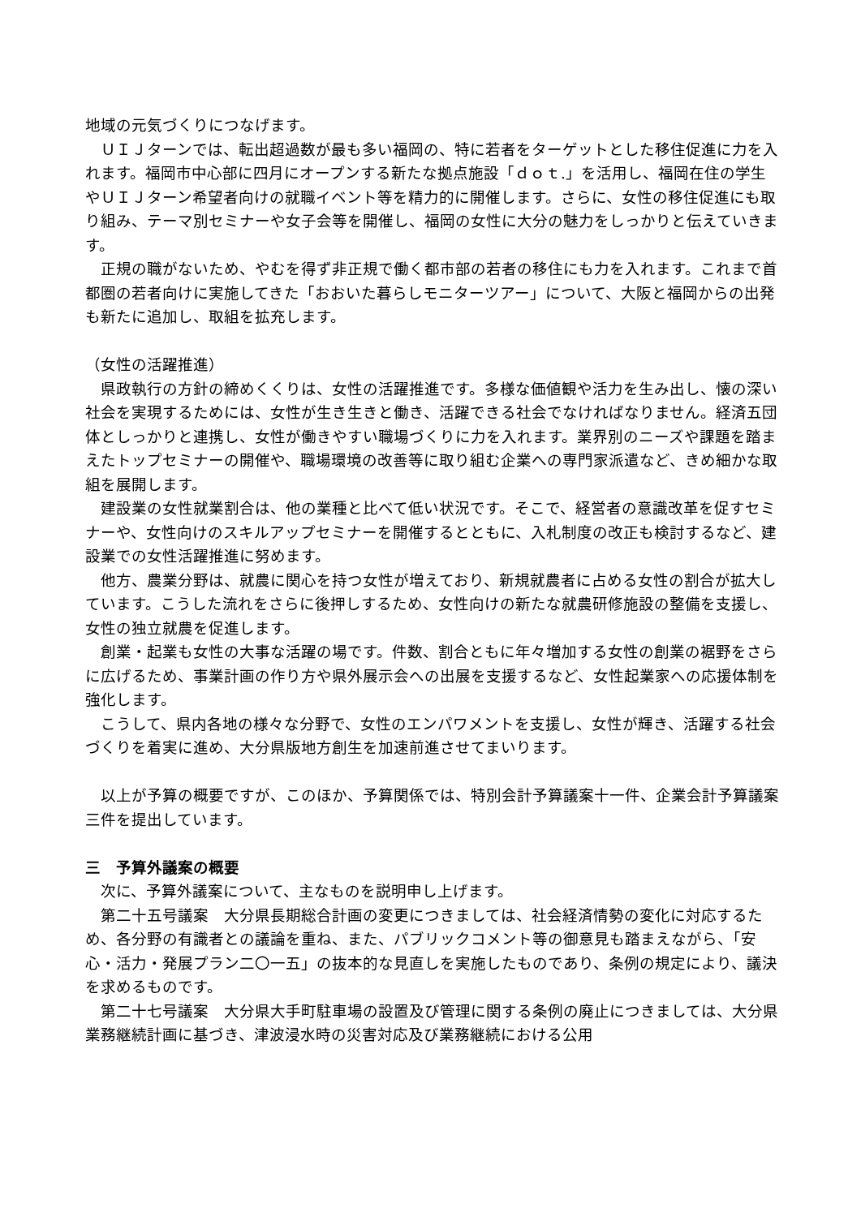地域の元気づくりにつなげます。
ＵＩＪターンでは、転出超過数が最も多い福岡の、特に若者をターゲットとした移住促進に力を入れます。福岡市中心部に四月にオープンする新たな拠点施設「ｄｏｔ.」を活用し、福岡在住の学生やＵＩＪターン希望者向けの就職イベント等を精力的に開催します。さらに、女性の移住促進にも取り組み、テーマ別セミナーや女子会等を開催し、福岡の女性に大分の魅力をしっかりと伝えていきます。
正規の職がないため、やむを得ず非正規で働く都市部の若者の移住にも力を入れます。これまで首都圏の若者向けに実施してきた「おおいた暮らしモニターツアー」について、大阪と福岡からの出発も新たに追加し、取組を拡充します。
（女性の活躍推進）
県政執行の方針の締めくくりは、女性の活躍推進です。多様な価値観や活力を生み出し、懐の深い社会を実現するためには、女性が生き生きと働き、活躍できる社会でなければなりません。経済五団体としっかりと連携し、女性が働きやすい職場づくりに力を入れます。業界別のニーズや課題を踏まえたトップセミナーの開催や、職場環境の改善等に取り組む企業への専門家派遣など、きめ細かな取組を展開します。
建設業の女性就業割合は、他の業種と比べて低い状況です。そこで、経営者の意識改革を促すセミナーや、女性向けのスキルアップセミナーを開催するとともに、入札制度の改正も検討するなど、建設業での女性活躍推進に努めます。
他方、農業分野は、就農に関心を持つ女性が増えており、新規就農者に占める女性の割合が拡大しています。こうした流れをさらに後押しするため、女性向けの新たな就農研修施設の整備を支援し、女性の独立就農を促進します。
創業・起業も女性の大事な活躍の場です。件数、割合ともに年々増加する女性の創業の裾野をさらに広げるため、事業計画の作り方や県外展示会への出展を支援するなど、女性起業家への応援体制を強化します。
こうして、県内各地の様々な分野で、女性のエンパワメントを支援し、女性が輝き、活躍する社会づくりを着実に進め、大分県版地方創生を加速前進させてまいります。
以上が予算の概要ですが、このほか、予算関係では、特別会計予算議案十一件、企業会計予算議案三件を提出しています。
三　予算外議案の概要
次に、予算外議案について、主なものを説明申し上げます。
第二十五号議案　大分県長期総合計画の変更につきましては、社会経済情勢の変化に対応するため、各分野の有識者との議論を重ね、また、パブリックコメント等の御意見も踏まえながら、「安心・活力・発展プラン二〇一五」の抜本的な見直しを実施したものであり、条例の規定により、議決を求めるものです。
第二十七号議案　大分県大手町駐車場の設置及び管理に関する条例の廃止につきましては、大分県業務継続計画に基づき、津波浸水時の災害対応及び業務継続における公用